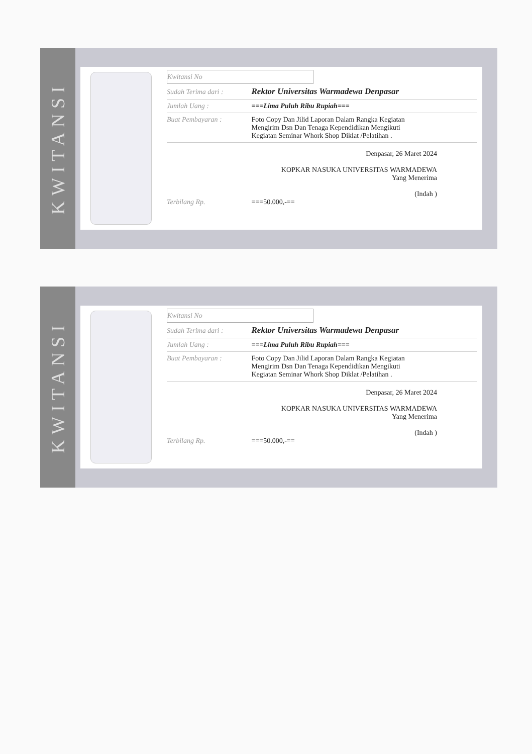KWITANSI
Kwitansi No
Sudah Terima dari : Rektor Universitas Warmadewa Denpasar
Jumlah Uang : ===Lima Puluh Ribu Rupiah===
Buat Pembayaran : Foto Copy Dan Jilid Laporan Dalam Rangka Kegiatan
Mengirim Dsn Dan Tenaga Kependidikan Mengikuti
Kegiatan Seminar Whork Shop Diklat /Pelatihan .
Denpasar, 26 Maret 2024
KOPKAR NASUKA UNIVERSITAS WARMADEWA
Yang Menerima
(Indah )
Terbilang Rp. ===50.000,-==
KWITANSI
Kwitansi No
Sudah Terima dari : Rektor Universitas Warmadewa Denpasar
Jumlah Uang : ===Lima Puluh Ribu Rupiah===
Buat Pembayaran : Foto Copy Dan Jilid Laporan Dalam Rangka Kegiatan
Mengirim Dsn Dan Tenaga Kependidikan Mengikuti
Kegiatan Seminar Whork Shop Diklat /Pelatihan .
Denpasar, 26 Maret 2024
KOPKAR NASUKA UNIVERSITAS WARMADEWA
Yang Menerima
(Indah )
Terbilang Rp. ===50.000,-==